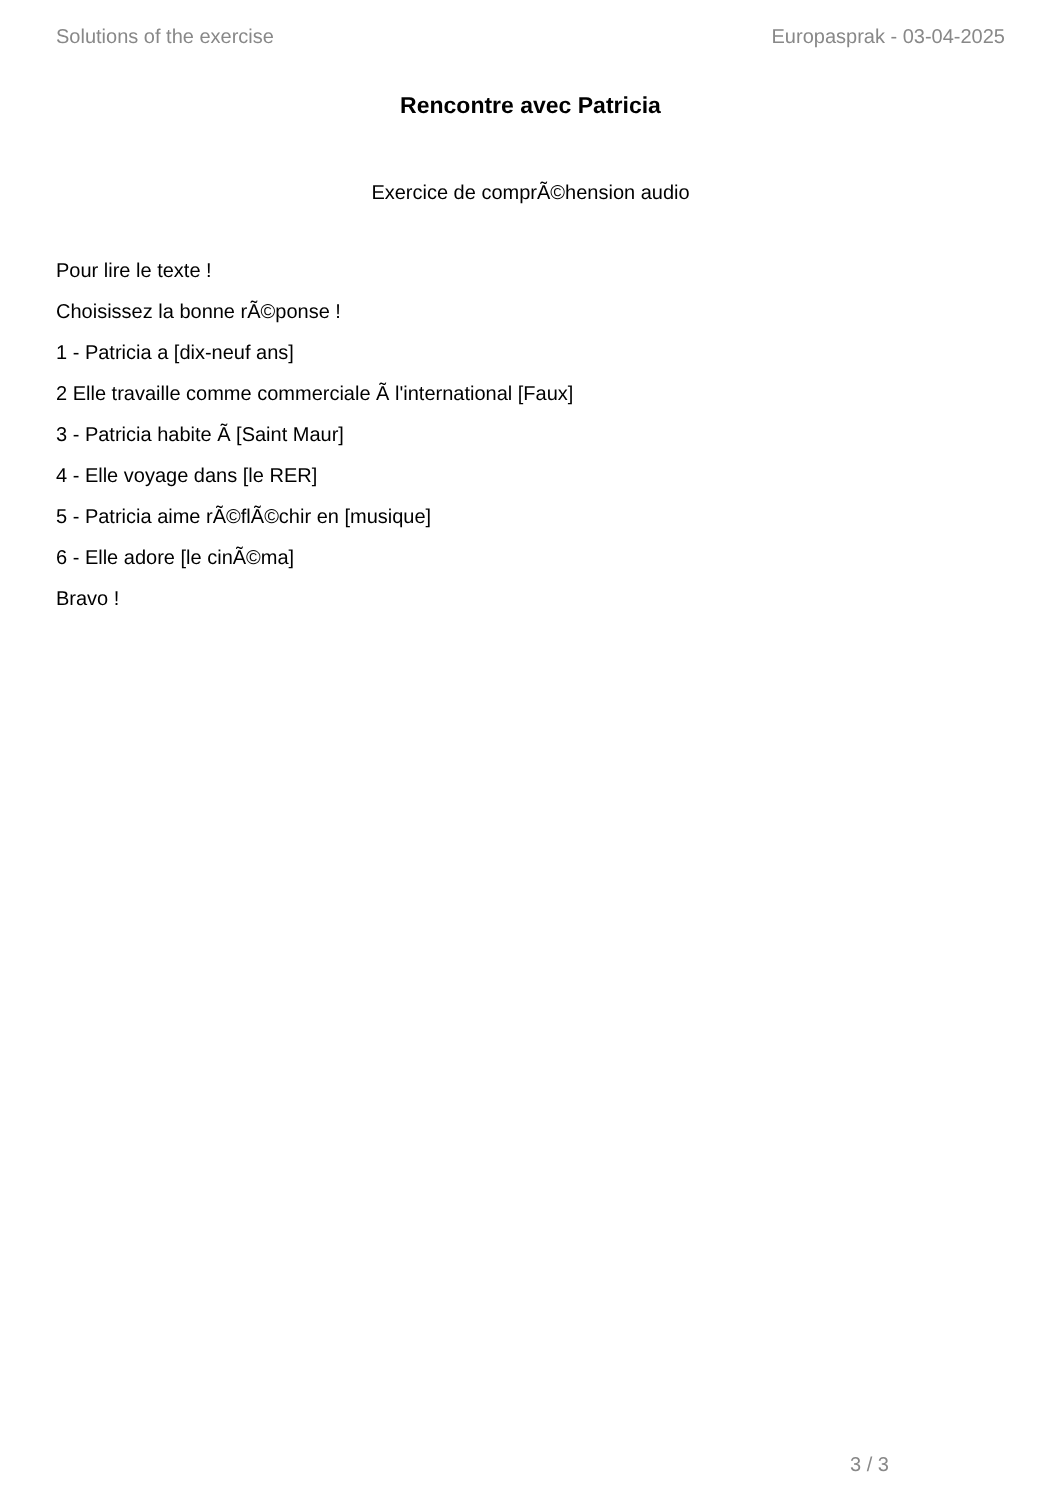Solutions of the exercise Europasprak - 03-04-2025
Rencontre avec Patricia
Exercice de comprÃ©hension audio
Pour lire le texte !
Choisissez la bonne rÃ©ponse !
1 - Patricia a [dix-neuf ans]
2 Elle travaille comme commerciale Ã l'international [Faux]
3 - Patricia habite Ã [Saint Maur]
4 - Elle voyage dans [le RER]
5 - Patricia aime rÃ©flÃ©chir en [musique]
6 - Elle adore [le cinÃ©ma]
Bravo !
3 / 3